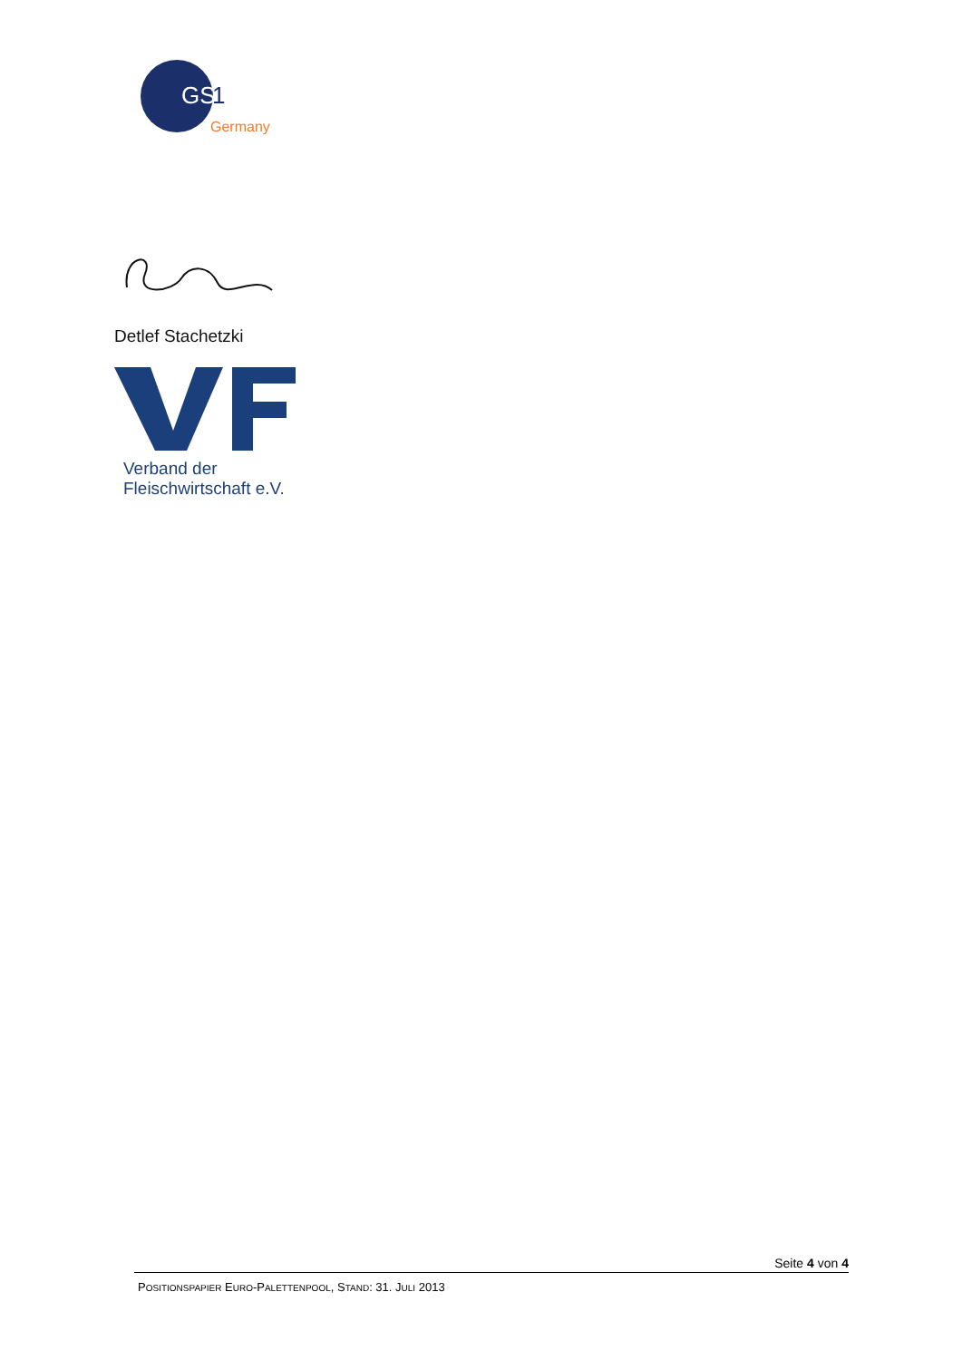GS
1
Germany
Detlef Stachetzki
Verband der
Fleischwirtschaft e.V.
Seite 4 von 4
POSITIONSPAPIER EURO-PALETTENPOOL, STAND: 31. JULI 2013